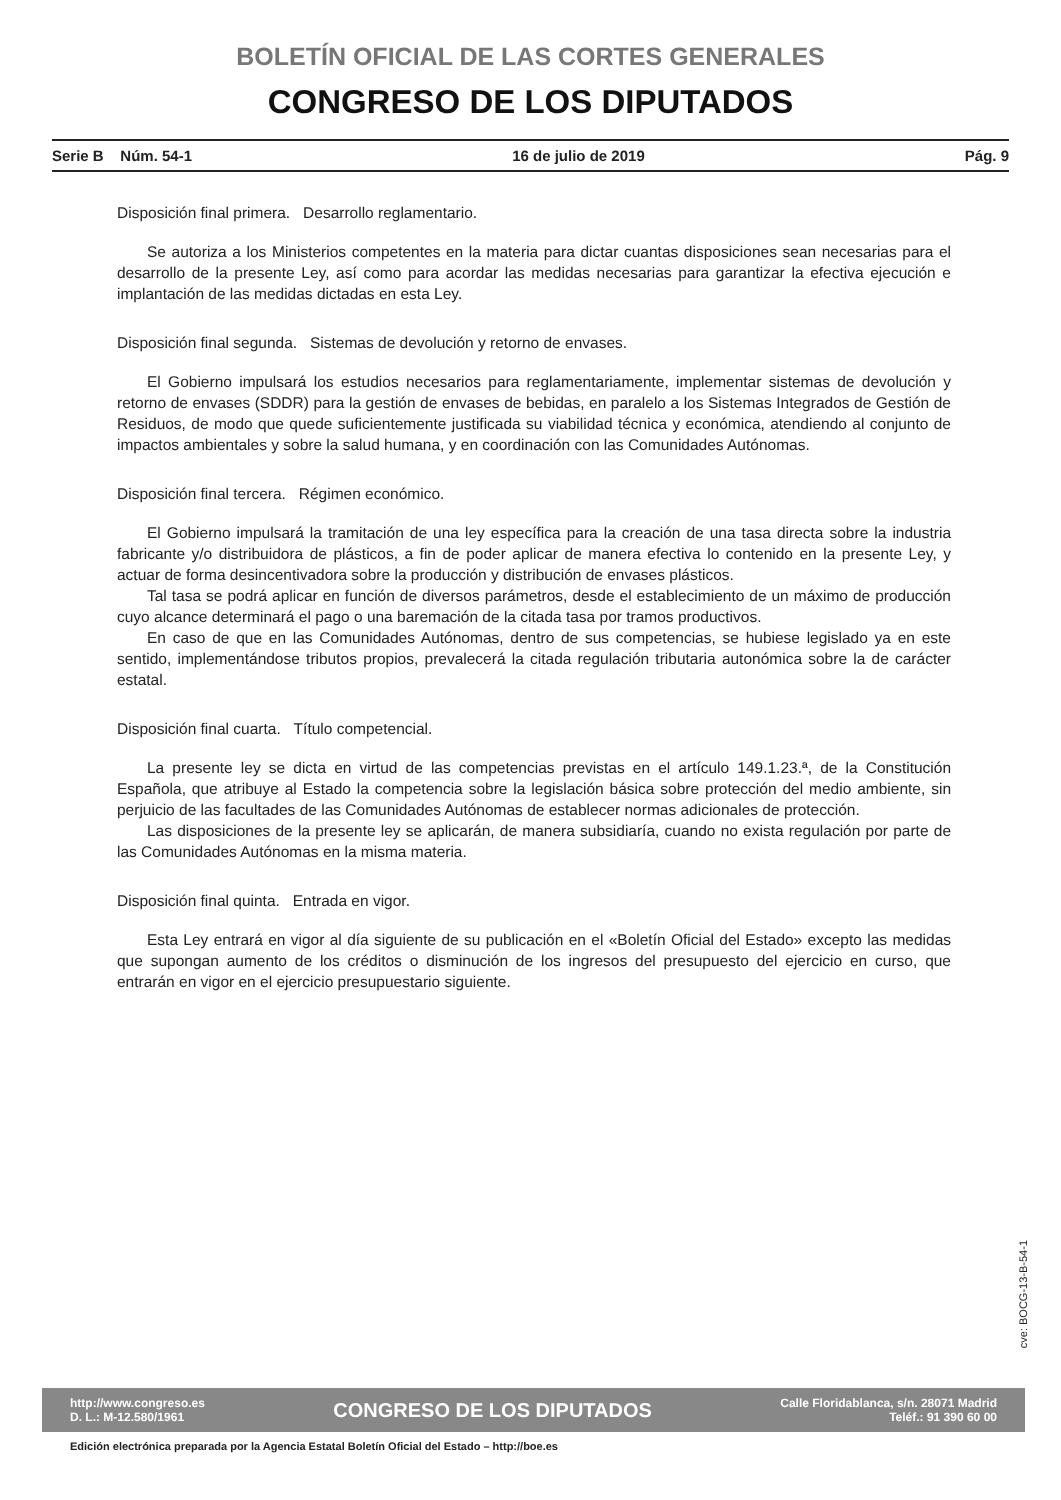BOLETÍN OFICIAL DE LAS CORTES GENERALES
CONGRESO DE LOS DIPUTADOS
Serie B Núm. 54-1 16 de julio de 2019 Pág. 9
Disposición final primera. Desarrollo reglamentario.
Se autoriza a los Ministerios competentes en la materia para dictar cuantas disposiciones sean necesarias para el desarrollo de la presente Ley, así como para acordar las medidas necesarias para garantizar la efectiva ejecución e implantación de las medidas dictadas en esta Ley.
Disposición final segunda. Sistemas de devolución y retorno de envases.
El Gobierno impulsará los estudios necesarios para reglamentariamente, implementar sistemas de devolución y retorno de envases (SDDR) para la gestión de envases de bebidas, en paralelo a los Sistemas Integrados de Gestión de Residuos, de modo que quede suficientemente justificada su viabilidad técnica y económica, atendiendo al conjunto de impactos ambientales y sobre la salud humana, y en coordinación con las Comunidades Autónomas.
Disposición final tercera. Régimen económico.
El Gobierno impulsará la tramitación de una ley específica para la creación de una tasa directa sobre la industria fabricante y/o distribuidora de plásticos, a fin de poder aplicar de manera efectiva lo contenido en la presente Ley, y actuar de forma desincentivadora sobre la producción y distribución de envases plásticos.
Tal tasa se podrá aplicar en función de diversos parámetros, desde el establecimiento de un máximo de producción cuyo alcance determinará el pago o una baremación de la citada tasa por tramos productivos.
En caso de que en las Comunidades Autónomas, dentro de sus competencias, se hubiese legislado ya en este sentido, implementándose tributos propios, prevalecerá la citada regulación tributaria autonómica sobre la de carácter estatal.
Disposición final cuarta. Título competencial.
La presente ley se dicta en virtud de las competencias previstas en el artículo 149.1.23.ª, de la Constitución Española, que atribuye al Estado la competencia sobre la legislación básica sobre protección del medio ambiente, sin perjuicio de las facultades de las Comunidades Autónomas de establecer normas adicionales de protección.
Las disposiciones de la presente ley se aplicarán, de manera subsidiaría, cuando no exista regulación por parte de las Comunidades Autónomas en la misma materia.
Disposición final quinta. Entrada en vigor.
Esta Ley entrará en vigor al día siguiente de su publicación en el «Boletín Oficial del Estado» excepto las medidas que supongan aumento de los créditos o disminución de los ingresos del presupuesto del ejercicio en curso, que entrarán en vigor en el ejercicio presupuestario siguiente.
cve: BOCG-13-B-54-1
http://www.congreso.es
D. L.: M-12.580/1961
CONGRESO DE LOS DIPUTADOS
Calle Floridablanca, s/n. 28071 Madrid
Teléf.: 91 390 60 00
Edición electrónica preparada por la Agencia Estatal Boletín Oficial del Estado – http://boe.es